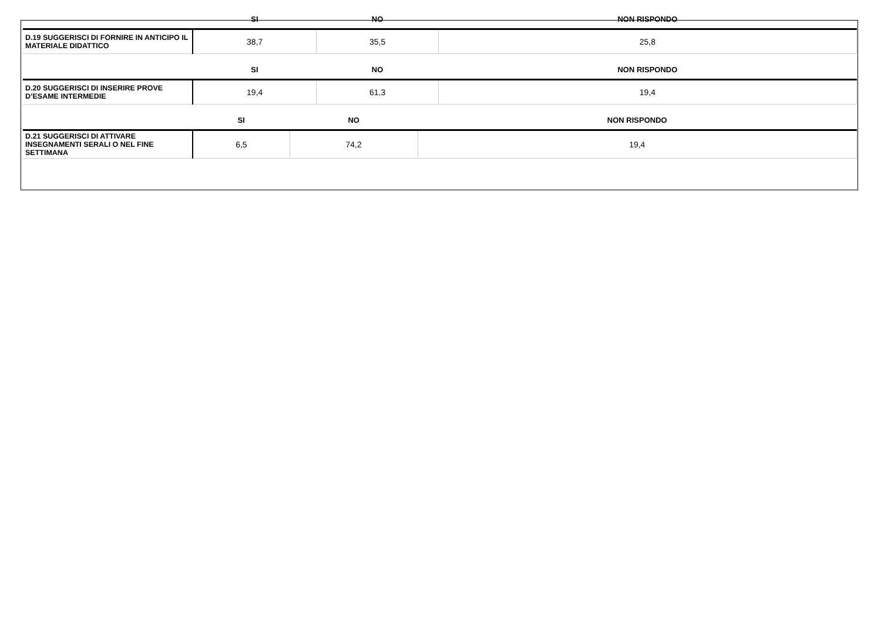| | SI | NO | NON RISPONDO |
| --- | --- | --- | --- |
| D.19 SUGGERISCI DI FORNIRE IN ANTICIPO IL MATERIALE DIDATTICO | 38,7 | 35,5 | 25,8 |
| | SI | NO | NON RISPONDO |
| --- | --- | --- | --- |
| D.20 SUGGERISCI DI INSERIRE PROVE D’ESAME INTERMEDIE | 19,4 | 61,3 | 19,4 |
| | SI | NO | NON RISPONDO |
| --- | --- | --- | --- |
| D.21 SUGGERISCI DI ATTIVARE INSEGNAMENTI SERALI O NEL FINE SETTIMANA | 6,5 | 74,2 | 19,4 |